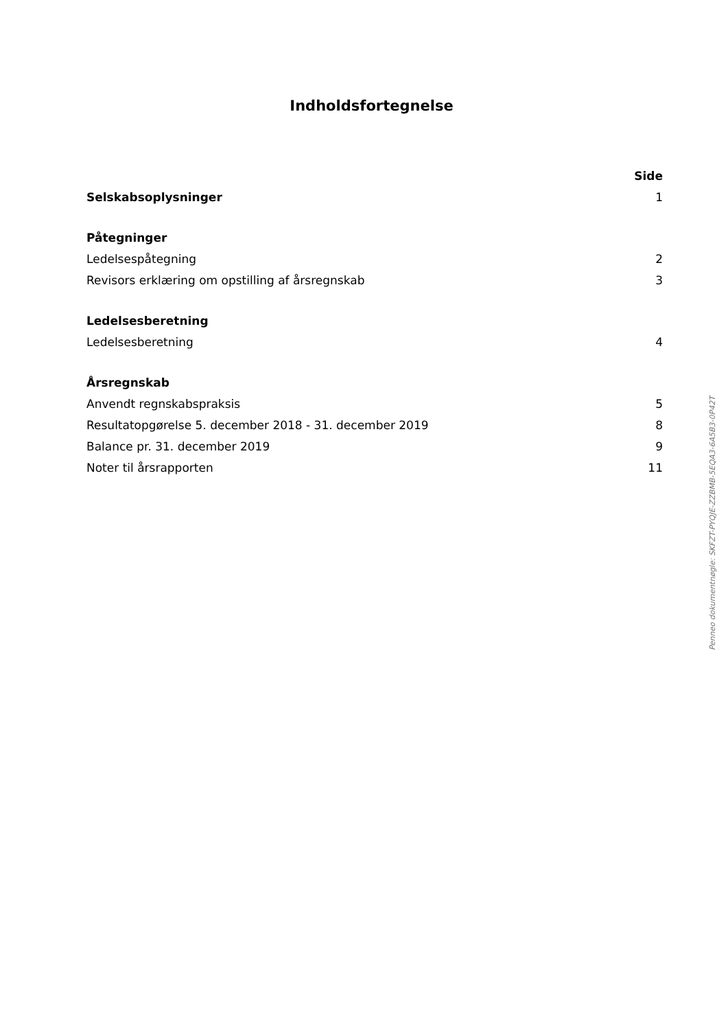Indholdsfortegnelse
| | Side |
| Selskabsoplysninger | 1 |
| Påtegninger | |
| Ledelsespåtegning | 2 |
| Revisors erklæring om opstilling af årsregnskab | 3 |
| Ledelsesberetning | |
| Ledelsesberetning | 4 |
| Årsregnskab | |
| Anvendt regnskabspraksis | 5 |
| Resultatopgørelse 5. december 2018 - 31. december 2019 | 8 |
| Balance pr. 31. december 2019 | 9 |
| Noter til årsrapporten | 11 |
Penneo dokumentnøgle: SKFZT-PYQJE-ZZBMB-5EQA3-6A5B3-0P42T